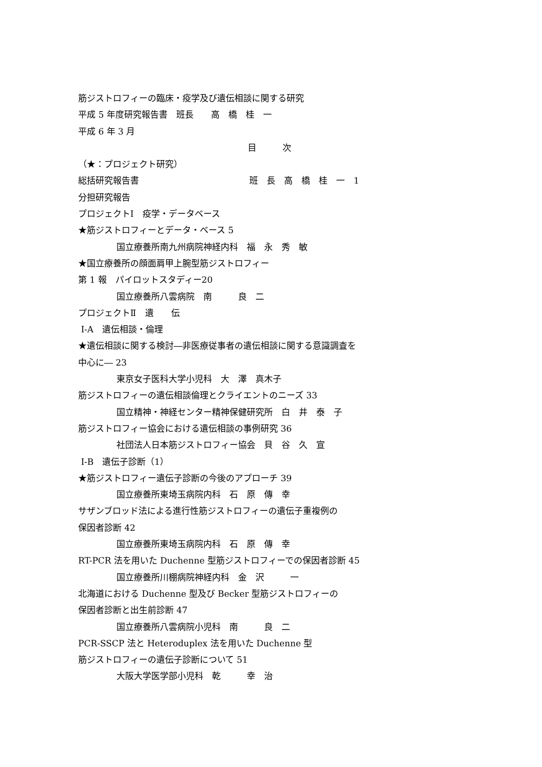筋ジストロフィーの臨床・疫学及び遺伝相談に関する研究
平成 5 年度研究報告書　班長　　高　橋　桂　一
平成 6 年 3 月
目　　　次
（★：プロジェクト研究）
総括研究報告書 班　長　高　橋　桂　一　1
分担研究報告
プロジェクトⅠ　疫学・データベース
★筋ジストロフィーとデータ・ベース 5
国立療養所南九州病院神経内科　福　永　秀　敏
★国立療養所の顔面肩甲上腕型筋ジストロフィー
第 1 報　パイロットスタディー20
国立療養所八雲病院　南　　　良　二
プロジェクトⅡ　遺　　伝
Ⅰ-A　遺伝相談・倫理
★遺伝相談に関する検討―非医療従事者の遺伝相談に関する意識調査を
中心に― 23
東京女子医科大学小児科　大　澤　真木子
筋ジストロフィーの遺伝相談倫理とクライエントのニーズ 33
国立精神・神経センター精神保健研究所　白　井　泰　子
筋ジストロフィー協会における遺伝相談の事例研究 36
社団法人日本筋ジストロフィー協会　貝　谷　久　宣
Ⅰ-B　遺伝子診断（1）
★筋ジストロフィー遺伝子診断の今後のアプローチ 39
国立療養所東埼玉病院内科　石　原　傳　幸
サザンブロッド法による進行性筋ジストロフィーの遺伝子重複例の
保因者診断 42
国立療養所東埼玉病院内科　石　原　傳　幸
RT-PCR 法を用いた Duchenne 型筋ジストロフィーでの保因者診断 45
国立療養所川棚病院神経内科　金　沢　　　一
北海道における Duchenne 型及び Becker 型筋ジストロフィーの
保因者診断と出生前診断 47
国立療養所八雲病院小児科　南　　　良　二
PCR-SSCP 法と Heteroduplex 法を用いた Duchenne 型
筋ジストロフィーの遺伝子診断について 51
大阪大学医学部小児科　乾　　　幸　治